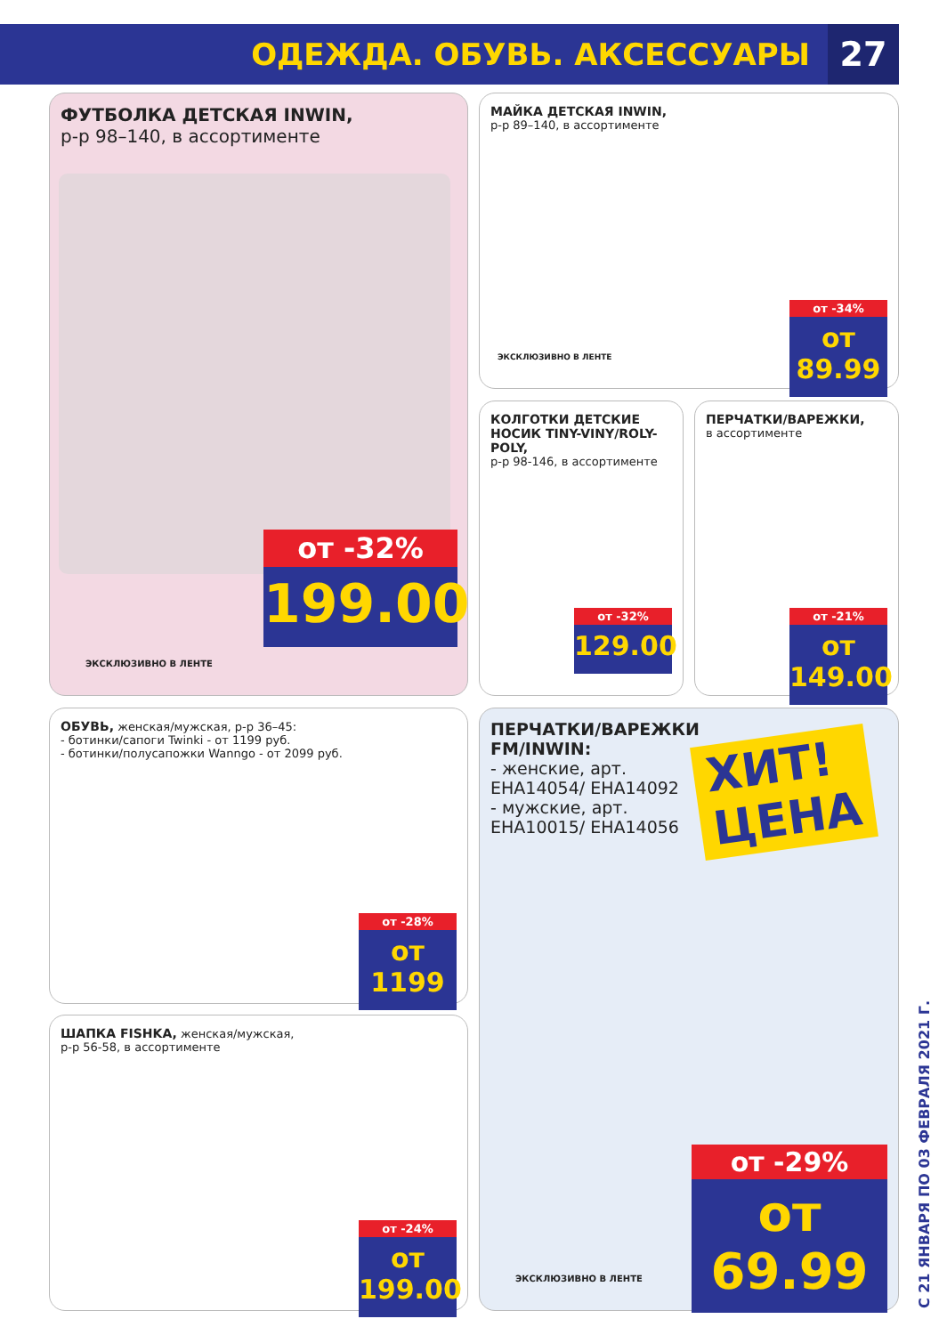ОДЕЖДА. ОБУВЬ. АКСЕССУАРЫ
27
ФУТБОЛКА ДЕТСКАЯ INWIN,
р-р 98–140, в ассортименте
ЭКСКЛЮЗИВНО В ЛЕНТЕ
от -32%
199.00
МАЙКА ДЕТСКАЯ INWIN,
р-р 89–140, в ассортименте
ЭКСКЛЮЗИВНО В ЛЕНТЕ
от -34%
от 89.99
КОЛГОТКИ ДЕТСКИЕ НОСИК TINY-VINY/ROLY-POLY,
р-р 98-146, в ассортименте
от -32%
129.00
ПЕРЧАТКИ/ВАРЕЖКИ,
в ассортименте
от -21%
от 149.00
ОБУВЬ, женская/мужская, р-р 36–45:
- ботинки/сапоги Twinki - от 1199 руб.
- ботинки/полусапожки Wanngo - от 2099 руб.
от -28%
от 1199
ШАПКА FISHKA, женская/мужская,
р-р 56-58, в ассортименте
от -24%
от 199.00
ПЕРЧАТКИ/ВАРЕЖКИ FM/INWIN:
- женские, арт. EHA14054/ EHA14092
- мужские, арт. EHA10015/ EHA14056
ХИТ!
ЦЕНА
ЭКСКЛЮЗИВНО В ЛЕНТЕ
от -29%
от 69.99
С 21 ЯНВАРЯ ПО 03 ФЕВРАЛЯ 2021 Г.